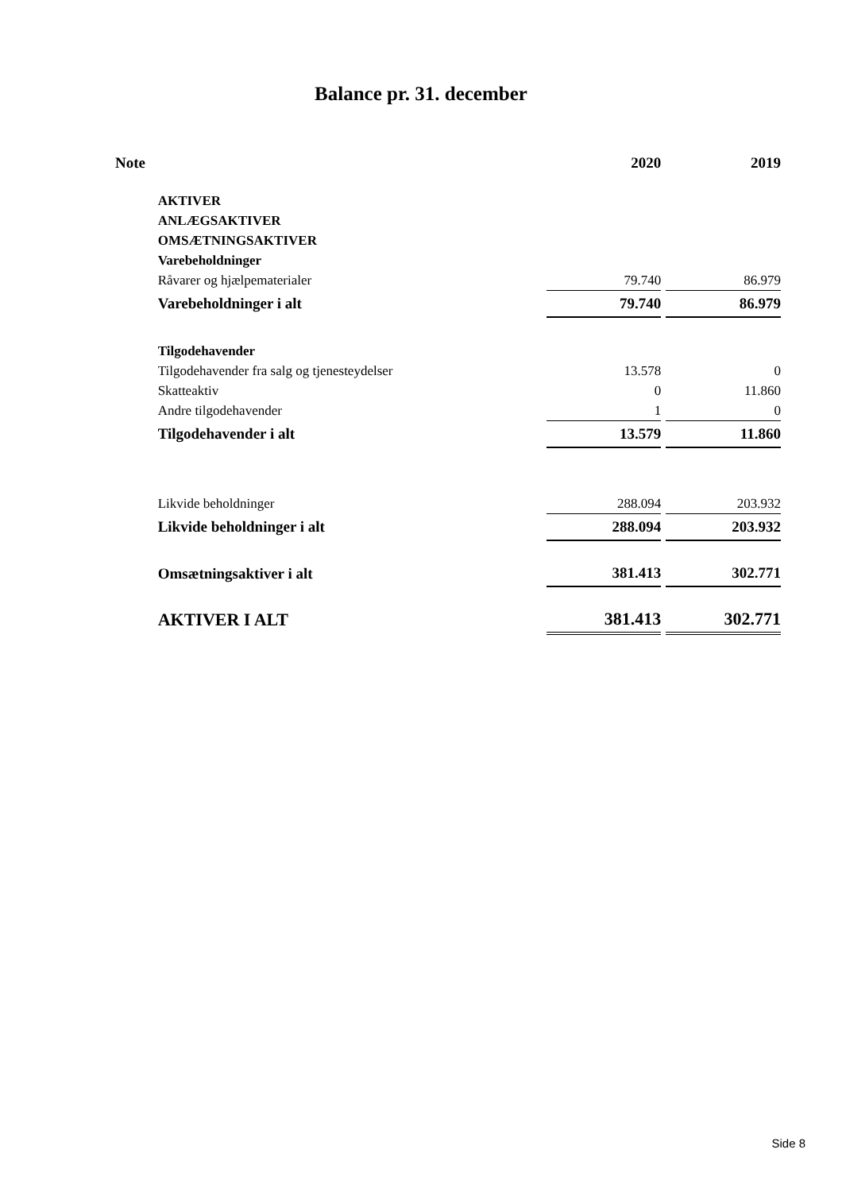Balance pr. 31. december
| Note | | 2020 | | 2019 |
| | AKTIVER | | | |
| | ANLÆGSAKTIVER | | | |
| | OMSÆTNINGSAKTIVER | | | |
| | Varebeholdninger | | | |
| | Råvarer og hjælpematerialer | 79.740 | | 86.979 |
| | Varebeholdninger i alt | 79.740 | | 86.979 |
| | Tilgodehavender | | | |
| | Tilgodehavender fra salg og tjenesteydelser | 13.578 | | 0 |
| | Skatteaktiv | 0 | | 11.860 |
| | Andre tilgodehavender | 1 | | 0 |
| | Tilgodehavender i alt | 13.579 | | 11.860 |
| | Likvide beholdninger | 288.094 | | 203.932 |
| | Likvide beholdninger i alt | 288.094 | | 203.932 |
| | Omsætningsaktiver i alt | 381.413 | | 302.771 |
| | AKTIVER I ALT | 381.413 | | 302.771 |
Side 8